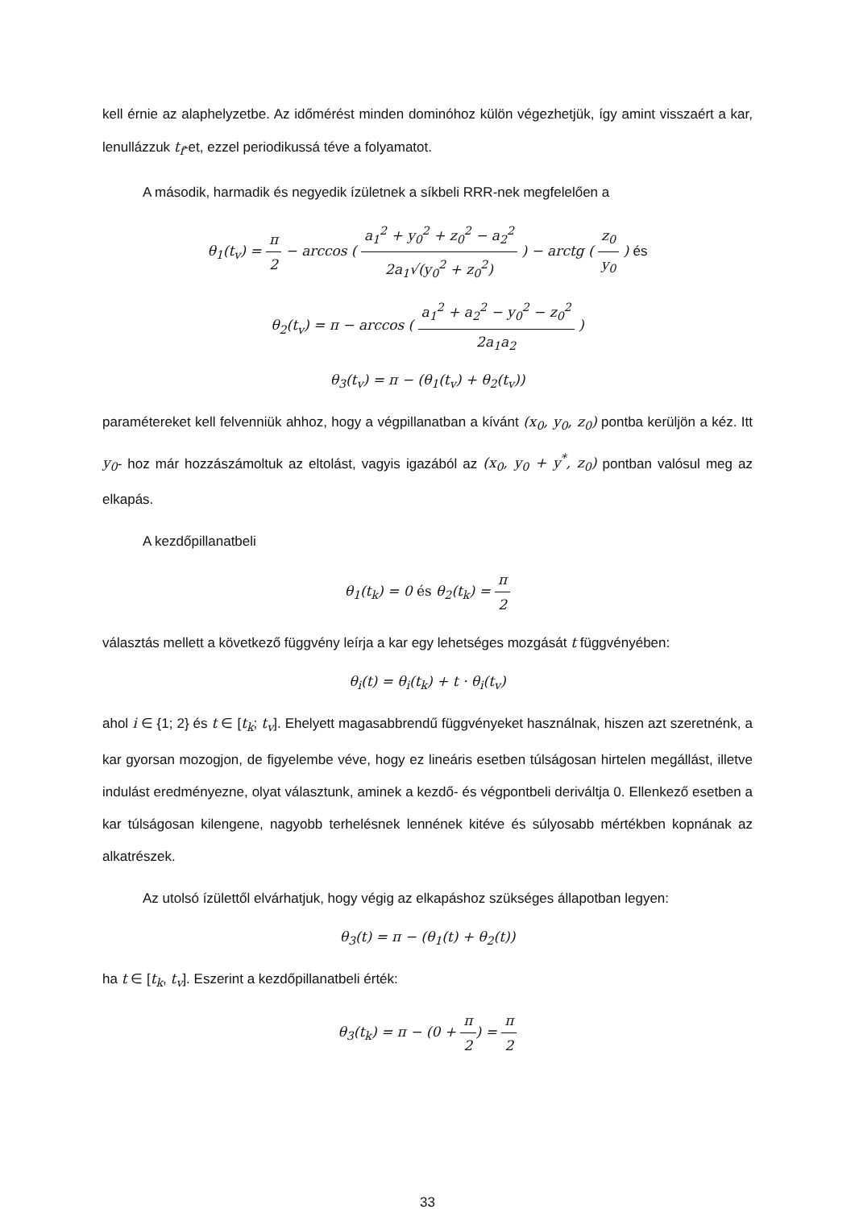kell érnie az alaphelyzetbe. Az időmérést minden dominóhoz külön végezhetjük, így amint visszaért a kar, lenullázzuk t<sub>f</sub>-et, ezzel periodikussá téve a folyamatot.
A második, harmadik és negyedik ízületnek a síkbeli RRR-nek megfelelően a
θ<sub>1</sub>(t<sub>v</sub>) = π 2 − arccos ( a<sub>1</sub><sup>2</sup> + y<sub>0</sub><sup>2</sup> + z<sub>0</sub><sup>2</sup> − a<sub>2</sub><sup>2</sup> 2a<sub>1</sub>√(y<sub>0</sub><sup>2</sup> + z<sub>0</sub><sup>2</sup>) ) − arctg ( z<sub>0</sub> y<sub>0</sub> ) és
θ<sub>2</sub>(t<sub>v</sub>) = π − arccos ( a<sub>1</sub><sup>2</sup> + a<sub>2</sub><sup>2</sup> − y<sub>0</sub><sup>2</sup> − z<sub>0</sub><sup>2</sup> 2a<sub>1</sub>a<sub>2</sub> )
θ<sub>3</sub>(t<sub>v</sub>) = π − (θ<sub>1</sub>(t<sub>v</sub>) + θ<sub>2</sub>(t<sub>v</sub>))
paramétereket kell felvenniük ahhoz, hogy a végpillanatban a kívánt (x<sub>0</sub>, y<sub>0</sub>, z<sub>0</sub>) pontba kerüljön a kéz. Itt y<sub>0</sub>- hoz már hozzászámoltuk az eltolást, vagyis igazából az (x<sub>0</sub>, y<sub>0</sub> + y<sup>*</sup>, z<sub>0</sub>) pontban valósul meg az elkapás.
A kezdőpillanatbeli
θ<sub>1</sub>(t<sub>k</sub>) = 0 és θ<sub>2</sub>(t<sub>k</sub>) = π 2
választás mellett a következő függvény leírja a kar egy lehetséges mozgását t függvényében:
θ<sub>i</sub>(t) = θ<sub>i</sub>(t<sub>k</sub>) + t · θ<sub>i</sub>(t<sub>v</sub>)
ahol i ∈ {1; 2} és t ∈ [t<sub>k</sub>; t<sub>v</sub>]. Ehelyett magasabbrendű függvényeket használnak, hiszen azt szeretnénk, a kar gyorsan mozogjon, de figyelembe véve, hogy ez lineáris esetben túlságosan hirtelen megállást, illetve indulást eredményezne, olyat választunk, aminek a kezdő- és végpontbeli deriváltja 0. Ellenkező esetben a kar túlságosan kilengene, nagyobb terhelésnek lennének kitéve és súlyosabb mértékben kopnának az alkatrészek.
Az utolsó ízülettől elvárhatjuk, hogy végig az elkapáshoz szükséges állapotban legyen:
θ<sub>3</sub>(t) = π − (θ<sub>1</sub>(t) + θ<sub>2</sub>(t))
ha t ∈ [t<sub>k</sub>, t<sub>v</sub>]. Eszerint a kezdőpillanatbeli érték:
θ<sub>3</sub>(t<sub>k</sub>) = π − (0 + π 2) = π 2
33